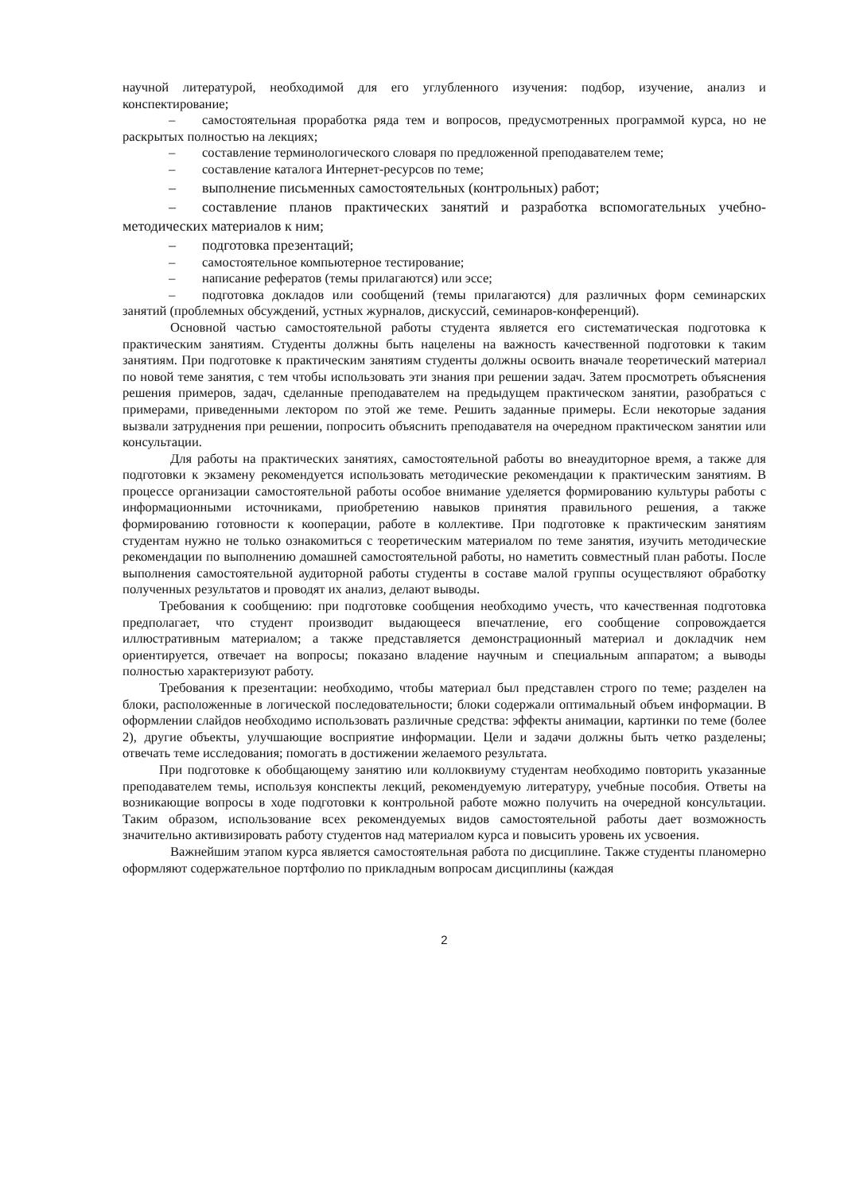научной литературой, необходимой для его углубленного изучения: подбор, изучение, анализ и конспектирование;
– самостоятельная проработка ряда тем и вопросов, предусмотренных программой курса, но не раскрытых полностью на лекциях;
– составление терминологического словаря по предложенной преподавателем теме;
– составление каталога Интернет-ресурсов по теме;
– выполнение письменных самостоятельных (контрольных) работ;
– составление планов практических занятий и разработка вспомогательных учебно-методических материалов к ним;
– подготовка презентаций;
– самостоятельное компьютерное тестирование;
– написание рефератов (темы прилагаются) или эссе;
– подготовка докладов или сообщений (темы прилагаются) для различных форм семинарских занятий (проблемных обсуждений, устных журналов, дискуссий, семинаров-конференций).
Основной частью самостоятельной работы студента является его систематическая подготовка к практическим занятиям. Студенты должны быть нацелены на важность качественной подготовки к таким занятиям. При подготовке к практическим занятиям студенты должны освоить вначале теоретический материал по новой теме занятия, с тем чтобы использовать эти знания при решении задач. Затем просмотреть объяснения решения примеров, задач, сделанные преподавателем на предыдущем практическом занятии, разобраться с примерами, приведенными лектором по этой же теме. Решить заданные примеры. Если некоторые задания вызвали затруднения при решении, попросить объяснить преподавателя на очередном практическом занятии или консультации.
Для работы на практических занятиях, самостоятельной работы во внеаудиторное время, а также для подготовки к экзамену рекомендуется использовать методические рекомендации к практическим занятиям. В процессе организации самостоятельной работы особое внимание уделяется формированию культуры работы с информационными источниками, приобретению навыков принятия правильного решения, а также формированию готовности к кооперации, работе в коллективе. При подготовке к практическим занятиям студентам нужно не только ознакомиться с теоретическим материалом по теме занятия, изучить методические рекомендации по выполнению домашней самостоятельной работы, но наметить совместный план работы. После выполнения самостоятельной аудиторной работы студенты в составе малой группы осуществляют обработку полученных результатов и проводят их анализ, делают выводы.
Требования к сообщению: при подготовке сообщения необходимо учесть, что качественная подготовка предполагает, что студент производит выдающееся впечатление, его сообщение сопровождается иллюстративным материалом; а также представляется демонстрационный материал и докладчик нем ориентируется, отвечает на вопросы; показано владение научным и специальным аппаратом; а выводы полностью характеризуют работу.
Требования к презентации: необходимо, чтобы материал был представлен строго по теме; разделен на блоки, расположенные в логической последовательности; блоки содержали оптимальный объем информации. В оформлении слайдов необходимо использовать различные средства: эффекты анимации, картинки по теме (более 2), другие объекты, улучшающие восприятие информации. Цели и задачи должны быть четко разделены; отвечать теме исследования; помогать в достижении желаемого результата.
При подготовке к обобщающему занятию или коллоквиуму студентам необходимо повторить указанные преподавателем темы, используя конспекты лекций, рекомендуемую литературу, учебные пособия. Ответы на возникающие вопросы в ходе подготовки к контрольной работе можно получить на очередной консультации. Таким образом, использование всех рекомендуемых видов самостоятельной работы дает возможность значительно активизировать работу студентов над материалом курса и повысить уровень их усвоения.
Важнейшим этапом курса является самостоятельная работа по дисциплине. Также студенты планомерно оформляют содержательное портфолио по прикладным вопросам дисциплины (каждая
2